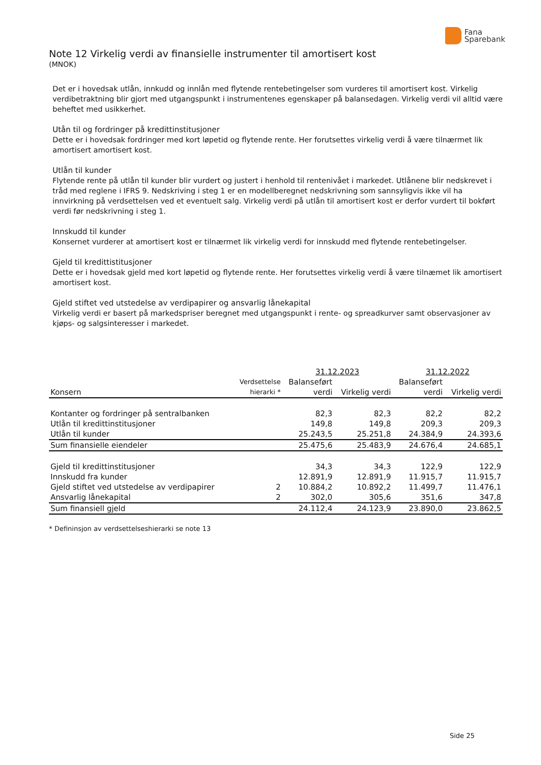Fana
Sparebank
Note 12 Virkelig verdi av finansielle instrumenter til amortisert kost
(MNOK)
Det er i hovedsak utlån, innkudd og innlån med flytende rentebetingelser som vurderes til amortisert kost. Virkelig verdibetraktning blir gjort med utgangspunkt i instrumentenes egenskaper på balansedagen. Virkelig verdi vil alltid være beheftet med usikkerhet.
Utån til og fordringer på kredittinstitusjoner
Dette er i hovedsak fordringer med kort løpetid og flytende rente. Her forutsettes virkelig verdi å være tilnærmet lik amortisert amortisert kost.
Utlån til kunder
Flytende rente på utlån til kunder blir vurdert og justert i henhold til rentenivået i markedet. Utlånene blir nedskrevet i tråd med reglene i IFRS 9. Nedskriving i steg 1 er en modellberegnet nedskrivning som sannsyligvis ikke vil ha innvirkning på verdsettelsen ved et eventuelt salg. Virkelig verdi på utlån til amortisert kost er derfor vurdert til bokført verdi før nedskrivning i steg 1.
Innskudd til kunder
Konsernet vurderer at amortisert kost er tilnærmet lik virkelig verdi for innskudd med flytende rentebetingelser.
Gjeld til kredittistitusjoner
Dette er i hovedsak gjeld med kort løpetid og flytende rente. Her forutsettes virkelig verdi å være tilnæmet lik amortisert amortisert kost.
Gjeld stiftet ved utstedelse av verdipapirer og ansvarlig lånekapital
Virkelig verdi er basert på markedspriser beregnet med utgangspunkt i rente- og spreadkurver samt observasjoner av kjøps- og salgsinteresser i markedet.
| | | 31.12.2023 | | 31.12.2022 | |
| --- | --- | --- | --- | --- | --- |
| Konsern | Verdsettelse hierarki * | Balanseført verdi | Virkelig verdi | Balanseført verdi | Virkelig verdi |
| Kontanter og fordringer på sentralbanken | | 82,3 | 82,3 | 82,2 | 82,2 |
| Utlån til kredittinstitusjoner | | 149,8 | 149,8 | 209,3 | 209,3 |
| Utlån til kunder | | 25.243,5 | 25.251,8 | 24.384,9 | 24.393,6 |
| Sum finansielle eiendeler | | 25.475,6 | 25.483,9 | 24.676,4 | 24.685,1 |
| Gjeld til kredittinstitusjoner | | 34,3 | 34,3 | 122,9 | 122,9 |
| Innskudd fra kunder | | 12.891,9 | 12.891,9 | 11.915,7 | 11.915,7 |
| Gjeld stiftet ved utstedelse av verdipapirer | 2 | 10.884,2 | 10.892,2 | 11.499,7 | 11.476,1 |
| Ansvarlig lånekapital | 2 | 302,0 | 305,6 | 351,6 | 347,8 |
| Sum finansiell gjeld | | 24.112,4 | 24.123,9 | 23.890,0 | 23.862,5 |
* Defininsjon av verdsettelseshierarki se note 13
Side 25